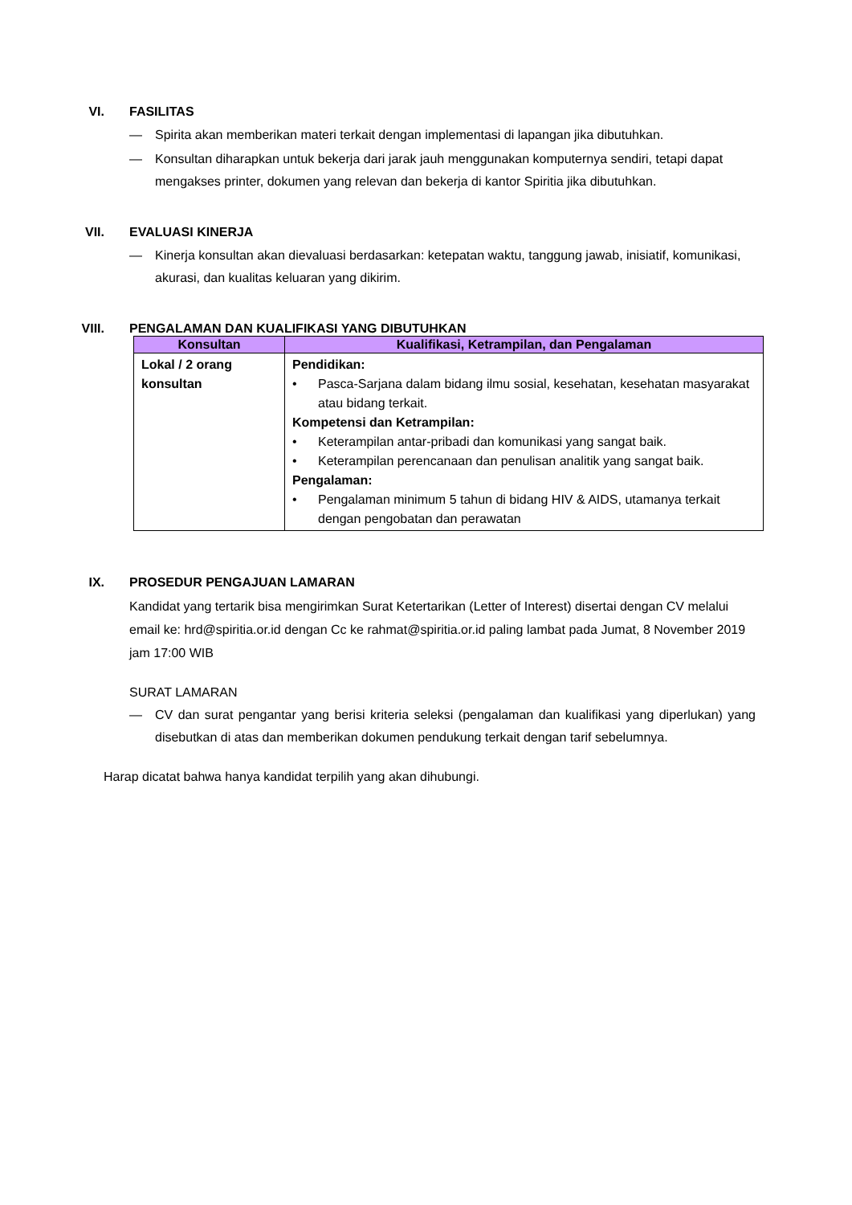VI.
FASILITAS
— Spirita akan memberikan materi terkait dengan implementasi di lapangan jika dibutuhkan.
— Konsultan diharapkan untuk bekerja dari jarak jauh menggunakan komputernya sendiri, tetapi dapat mengakses printer, dokumen yang relevan dan bekerja di kantor Spiritia jika dibutuhkan.
VII.
EVALUASI KINERJA
— Kinerja konsultan akan dievaluasi berdasarkan: ketepatan waktu, tanggung jawab, inisiatif, komunikasi, akurasi, dan kualitas keluaran yang dikirim.
VIII.
PENGALAMAN DAN KUALIFIKASI YANG DIBUTUHKAN
| Konsultan | Kualifikasi, Ketrampilan, dan Pengalaman |
| --- | --- |
| Lokal / 2 orang konsultan | Pendidikan: • Pasca-Sarjana dalam bidang ilmu sosial, kesehatan, kesehatan masyarakat atau bidang terkait. Kompetensi dan Ketrampilan: • Keterampilan antar-pribadi dan komunikasi yang sangat baik. • Keterampilan perencanaan dan penulisan analitik yang sangat baik. Pengalaman: • Pengalaman minimum 5 tahun di bidang HIV & AIDS, utamanya terkait dengan pengobatan dan perawatan |
IX.
PROSEDUR PENGAJUAN LAMARAN
Kandidat yang tertarik bisa mengirimkan Surat Ketertarikan (Letter of Interest) disertai dengan CV melalui email ke: hrd@spiritia.or.id dengan Cc ke rahmat@spiritia.or.id paling lambat pada Jumat, 8 November 2019 jam 17:00 WIB
SURAT LAMARAN
— CV dan surat pengantar yang berisi kriteria seleksi (pengalaman dan kualifikasi yang diperlukan) yang disebutkan di atas dan memberikan dokumen pendukung terkait dengan tarif sebelumnya.
Harap dicatat bahwa hanya kandidat terpilih yang akan dihubungi.